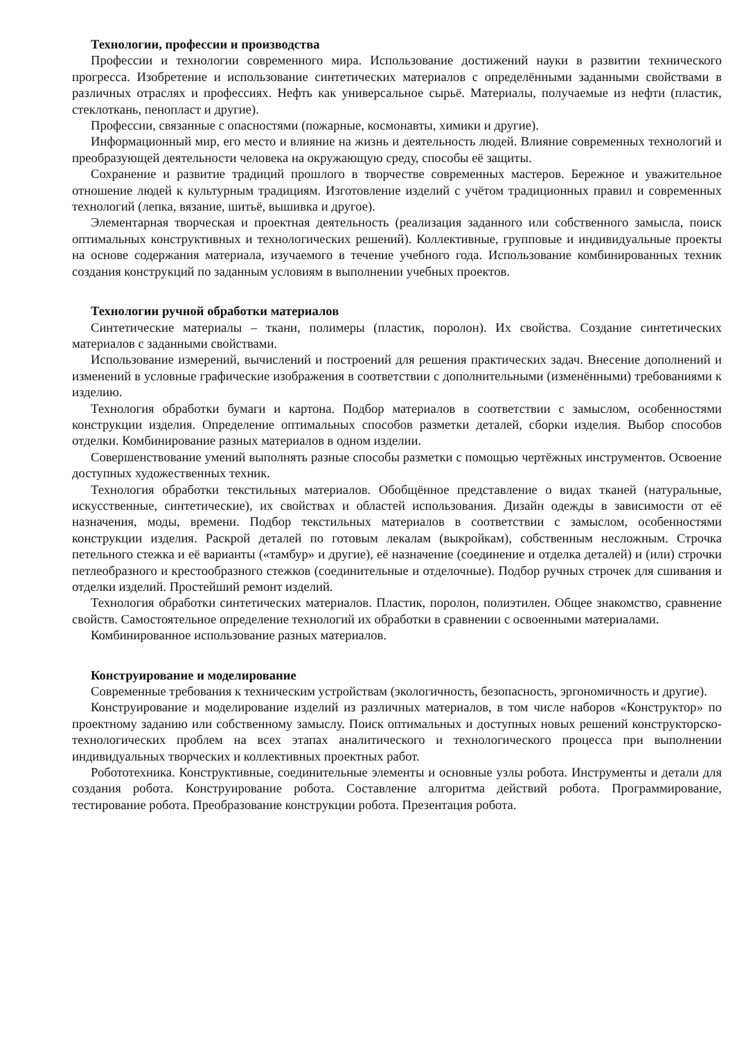Технологии, профессии и производства
Профессии и технологии современного мира. Использование достижений науки в развитии технического прогресса. Изобретение и использование синтетических материалов с определёнными заданными свойствами в различных отраслях и профессиях. Нефть как универсальное сырьё. Материалы, получаемые из нефти (пластик, стеклоткань, пенопласт и другие).
Профессии, связанные с опасностями (пожарные, космонавты, химики и другие).
Информационный мир, его место и влияние на жизнь и деятельность людей. Влияние современных технологий и преобразующей деятельности человека на окружающую среду, способы её защиты.
Сохранение и развитие традиций прошлого в творчестве современных мастеров. Бережное и уважительное отношение людей к культурным традициям. Изготовление изделий с учётом традиционных правил и современных технологий (лепка, вязание, шитьё, вышивка и другое).
Элементарная творческая и проектная деятельность (реализация заданного или собственного замысла, поиск оптимальных конструктивных и технологических решений). Коллективные, групповые и индивидуальные проекты на основе содержания материала, изучаемого в течение учебного года. Использование комбинированных техник создания конструкций по заданным условиям в выполнении учебных проектов.
Технологии ручной обработки материалов
Синтетические материалы – ткани, полимеры (пластик, поролон). Их свойства. Создание синтетических материалов с заданными свойствами.
Использование измерений, вычислений и построений для решения практических задач. Внесение дополнений и изменений в условные графические изображения в соответствии с дополнительными (изменёнными) требованиями к изделию.
Технология обработки бумаги и картона. Подбор материалов в соответствии с замыслом, особенностями конструкции изделия. Определение оптимальных способов разметки деталей, сборки изделия. Выбор способов отделки. Комбинирование разных материалов в одном изделии.
Совершенствование умений выполнять разные способы разметки с помощью чертёжных инструментов. Освоение доступных художественных техник.
Технология обработки текстильных материалов. Обобщённое представление о видах тканей (натуральные, искусственные, синтетические), их свойствах и областей использования. Дизайн одежды в зависимости от её назначения, моды, времени. Подбор текстильных материалов в соответствии с замыслом, особенностями конструкции изделия. Раскрой деталей по готовым лекалам (выкройкам), собственным несложным. Строчка петельного стежка и её варианты («тамбур» и другие), её назначение (соединение и отделка деталей) и (или) строчки петлеобразного и крестообразного стежков (соединительные и отделочные). Подбор ручных строчек для сшивания и отделки изделий. Простейший ремонт изделий.
Технология обработки синтетических материалов. Пластик, поролон, полиэтилен. Общее знакомство, сравнение свойств. Самостоятельное определение технологий их обработки в сравнении с освоенными материалами.
Комбинированное использование разных материалов.
Конструирование и моделирование
Современные требования к техническим устройствам (экологичность, безопасность, эргономичность и другие).
Конструирование и моделирование изделий из различных материалов, в том числе наборов «Конструктор» по проектному заданию или собственному замыслу. Поиск оптимальных и доступных новых решений конструкторско-технологических проблем на всех этапах аналитического и технологического процесса при выполнении индивидуальных творческих и коллективных проектных работ.
Робототехника. Конструктивные, соединительные элементы и основные узлы робота. Инструменты и детали для создания робота. Конструирование робота. Составление алгоритма действий робота. Программирование, тестирование робота. Преобразование конструкции робота. Презентация робота.